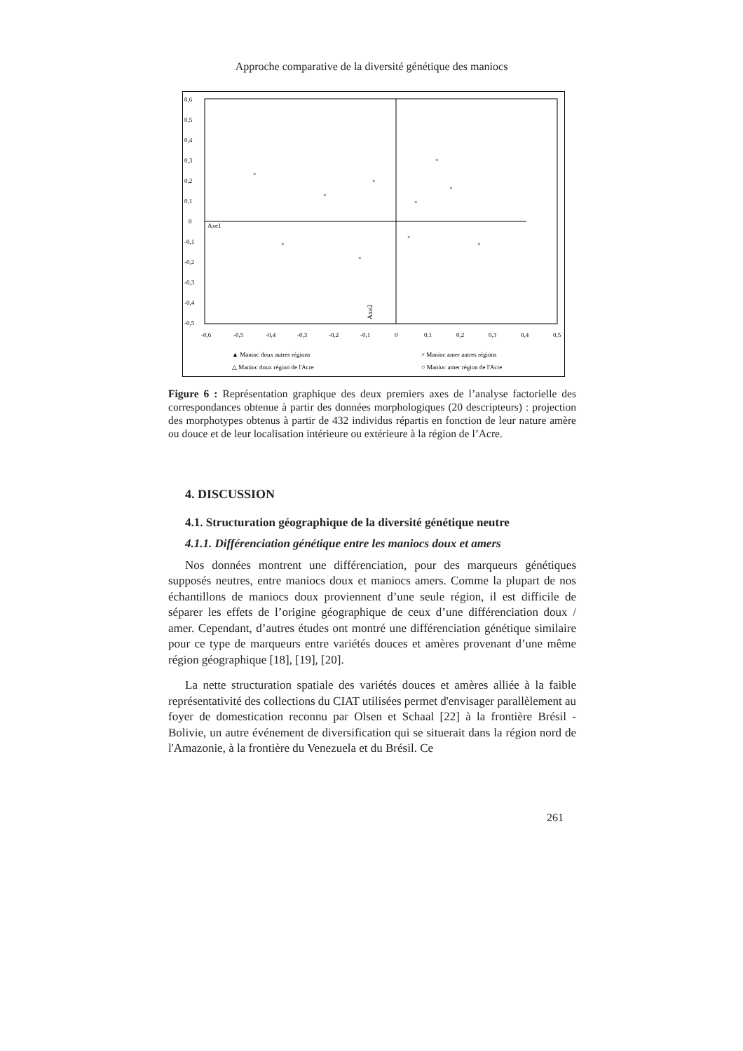Approche comparative de la diversité génétique des maniocs
0,6
0,5
0,4
0,3
0,2
0,1
0
-0,1
-0,2
-0,3
-0,4
-0,5
-0,6
-0,5
-0,4
-0,3
-0,2
-0,1
0
0,1
0,2
0,3
0,4
0,5
Axe1
Axe2
×
×
×
×
×
×
×
×
×
×
▲ Manioc doux autres régions
× Manioc amer autres régions
△ Manioc doux région de l'Acre
○ Manioc amer région de l'Acre
Figure 6 : Représentation graphique des deux premiers axes de l’analyse factorielle des correspondances obtenue à partir des données morphologiques (20 descripteurs) : projection des morphotypes obtenus à partir de 432 individus répartis en fonction de leur nature amère ou douce et de leur localisation intérieure ou extérieure à la région de l’Acre.
4. DISCUSSION
4.1. Structuration géographique de la diversité génétique neutre
4.1.1. Différenciation génétique entre les maniocs doux et amers
Nos données montrent une différenciation, pour des marqueurs génétiques supposés neutres, entre maniocs doux et maniocs amers. Comme la plupart de nos échantillons de maniocs doux proviennent d’une seule région, il est difficile de séparer les effets de l’origine géographique de ceux d’une différenciation doux / amer. Cependant, d’autres études ont montré une différenciation génétique similaire pour ce type de marqueurs entre variétés douces et amères provenant d’une même région géographique [18], [19], [20].
La nette structuration spatiale des variétés douces et amères alliée à la faible représentativité des collections du CIAT utilisées permet d'envisager parallèlement au foyer de domestication reconnu par Olsen et Schaal [22] à la frontière Brésil - Bolivie, un autre événement de diversification qui se situerait dans la région nord de l'Amazonie, à la frontière du Venezuela et du Brésil. Ce
261